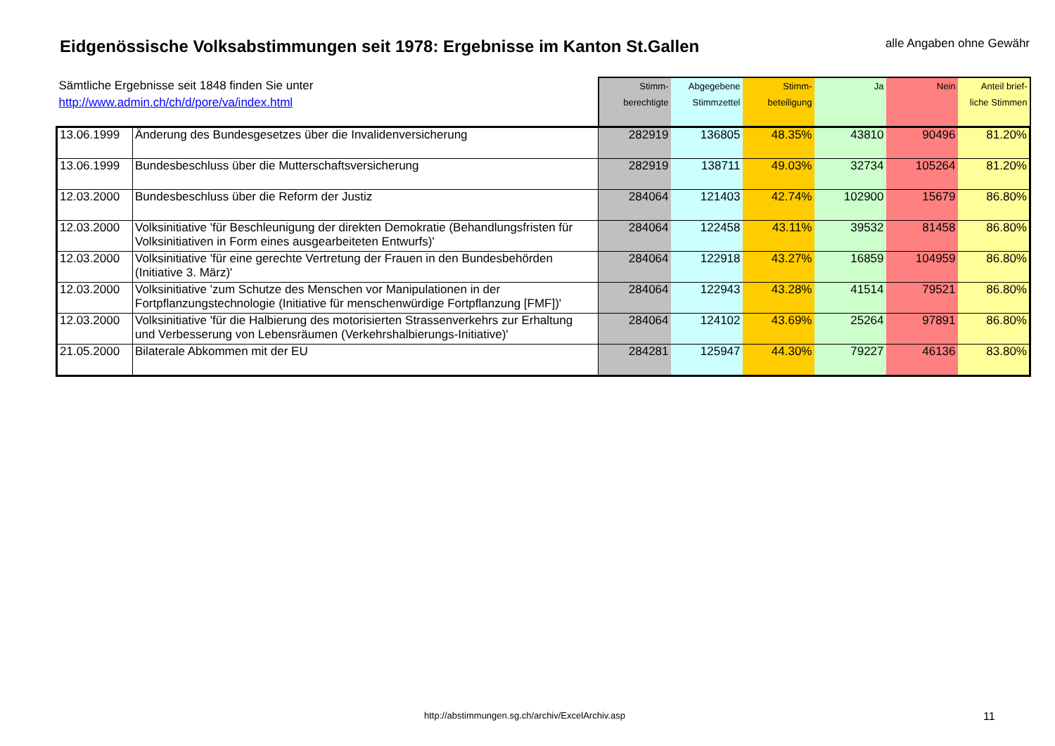Eidgenössische Volksabstimmungen seit 1978: Ergebnisse im Kanton St.Gallen
alle Angaben ohne Gewähr
| Sämtliche Ergebnisse seit 1848 finden Sie unter http://www.admin.ch/ch/d/pore/va/index.html | | Stimm- berechtigte | Abgegebene Stimmzettel | Stimm- beteiligung | Ja | Nein | Anteil brief- liche Stimmen |
| --- | --- | --- | --- | --- | --- | --- | --- |
| 13.06.1999 | Änderung des Bundesgesetzes über die Invalidenversicherung | 282919 | 136805 | 48.35% | 43810 | 90496 | 81.20% |
| 13.06.1999 | Bundesbeschluss über die Mutterschaftsversicherung | 282919 | 138711 | 49.03% | 32734 | 105264 | 81.20% |
| 12.03.2000 | Bundesbeschluss über die Reform der Justiz | 284064 | 121403 | 42.74% | 102900 | 15679 | 86.80% |
| 12.03.2000 | Volksinitiative 'für Beschleunigung der direkten Demokratie (Behandlungsfristen für Volksinitiativen in Form eines ausgearbeiteten Entwurfs)' | 284064 | 122458 | 43.11% | 39532 | 81458 | 86.80% |
| 12.03.2000 | Volksinitiative 'für eine gerechte Vertretung der Frauen in den Bundesbehörden (Initiative 3. März)' | 284064 | 122918 | 43.27% | 16859 | 104959 | 86.80% |
| 12.03.2000 | Volksinitiative 'zum Schutze des Menschen vor Manipulationen in der Fortpflanzungstechnologie (Initiative für menschenwürdige Fortpflanzung [FMF])' | 284064 | 122943 | 43.28% | 41514 | 79521 | 86.80% |
| 12.03.2000 | Volksinitiative 'für die Halbierung des motorisierten Strassenverkehrs zur Erhaltung und Verbesserung von Lebensräumen (Verkehrshalbierungs-Initiative)' | 284064 | 124102 | 43.69% | 25264 | 97891 | 86.80% |
| 21.05.2000 | Bilaterale Abkommen mit der EU | 284281 | 125947 | 44.30% | 79227 | 46136 | 83.80% |
http://abstimmungen.sg.ch/archiv/ExcelArchiv.asp
11